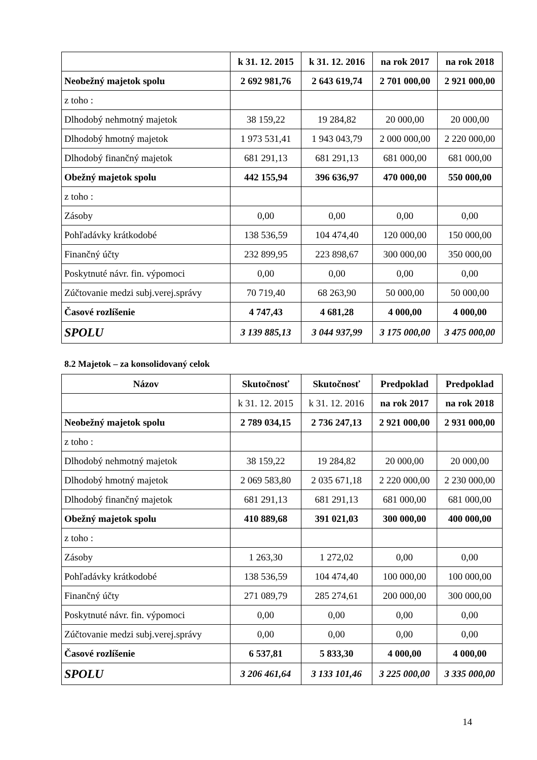| | k 31. 12. 2015 | k 31. 12. 2016 | na rok 2017 | na rok 2018 |
| Neobežný majetok spolu | 2 692 981,76 | 2 643 619,74 | 2 701 000,00 | 2 921 000,00 |
| z toho : | | | | |
| Dlhodobý nehmotný majetok | 38 159,22 | 19 284,82 | 20 000,00 | 20 000,00 |
| Dlhodobý hmotný majetok | 1 973 531,41 | 1 943 043,79 | 2 000 000,00 | 2 220 000,00 |
| Dlhodobý finančný majetok | 681 291,13 | 681 291,13 | 681 000,00 | 681 000,00 |
| Obežný majetok spolu | 442 155,94 | 396 636,97 | 470 000,00 | 550 000,00 |
| z toho : | | | | |
| Zásoby | 0,00 | 0,00 | 0,00 | 0,00 |
| Pohľadávky krátkodobé | 138 536,59 | 104 474,40 | 120 000,00 | 150 000,00 |
| Finančný účty | 232 899,95 | 223 898,67 | 300 000,00 | 350 000,00 |
| Poskytnuté návr. fin. výpomoci | 0,00 | 0,00 | 0,00 | 0,00 |
| Zúčtovanie medzi subj.verej.správy | 70 719,40 | 68 263,90 | 50 000,00 | 50 000,00 |
| Časové rozlíšenie | 4 747,43 | 4 681,28 | 4 000,00 | 4 000,00 |
| SPOLU | 3 139 885,13 | 3 044 937,99 | 3 175 000,00 | 3 475 000,00 |
8.2 Majetok – za konsolidovaný celok
| Názov | Skutočnosť | Skutočnosť | Predpoklad | Predpoklad |
| --- | --- | --- | --- | --- |
| | k 31. 12. 2015 | k 31. 12. 2016 | na rok 2017 | na rok 2018 |
| Neobežný majetok spolu | 2 789 034,15 | 2 736 247,13 | 2 921 000,00 | 2 931 000,00 |
| z toho : | | | | |
| Dlhodobý nehmotný majetok | 38 159,22 | 19 284,82 | 20 000,00 | 20 000,00 |
| Dlhodobý hmotný majetok | 2 069 583,80 | 2 035 671,18 | 2 220 000,00 | 2 230 000,00 |
| Dlhodobý finančný majetok | 681 291,13 | 681 291,13 | 681 000,00 | 681 000,00 |
| Obežný majetok spolu | 410 889,68 | 391 021,03 | 300 000,00 | 400 000,00 |
| z toho : | | | | |
| Zásoby | 1 263,30 | 1 272,02 | 0,00 | 0,00 |
| Pohľadávky krátkodobé | 138 536,59 | 104 474,40 | 100 000,00 | 100 000,00 |
| Finančný účty | 271 089,79 | 285 274,61 | 200 000,00 | 300 000,00 |
| Poskytnuté návr. fin. výpomoci | 0,00 | 0,00 | 0,00 | 0,00 |
| Zúčtovanie medzi subj.verej.správy | 0,00 | 0,00 | 0,00 | 0,00 |
| Časové rozlíšenie | 6 537,81 | 5 833,30 | 4 000,00 | 4 000,00 |
| SPOLU | 3 206 461,64 | 3 133 101,46 | 3 225 000,00 | 3 335 000,00 |
14